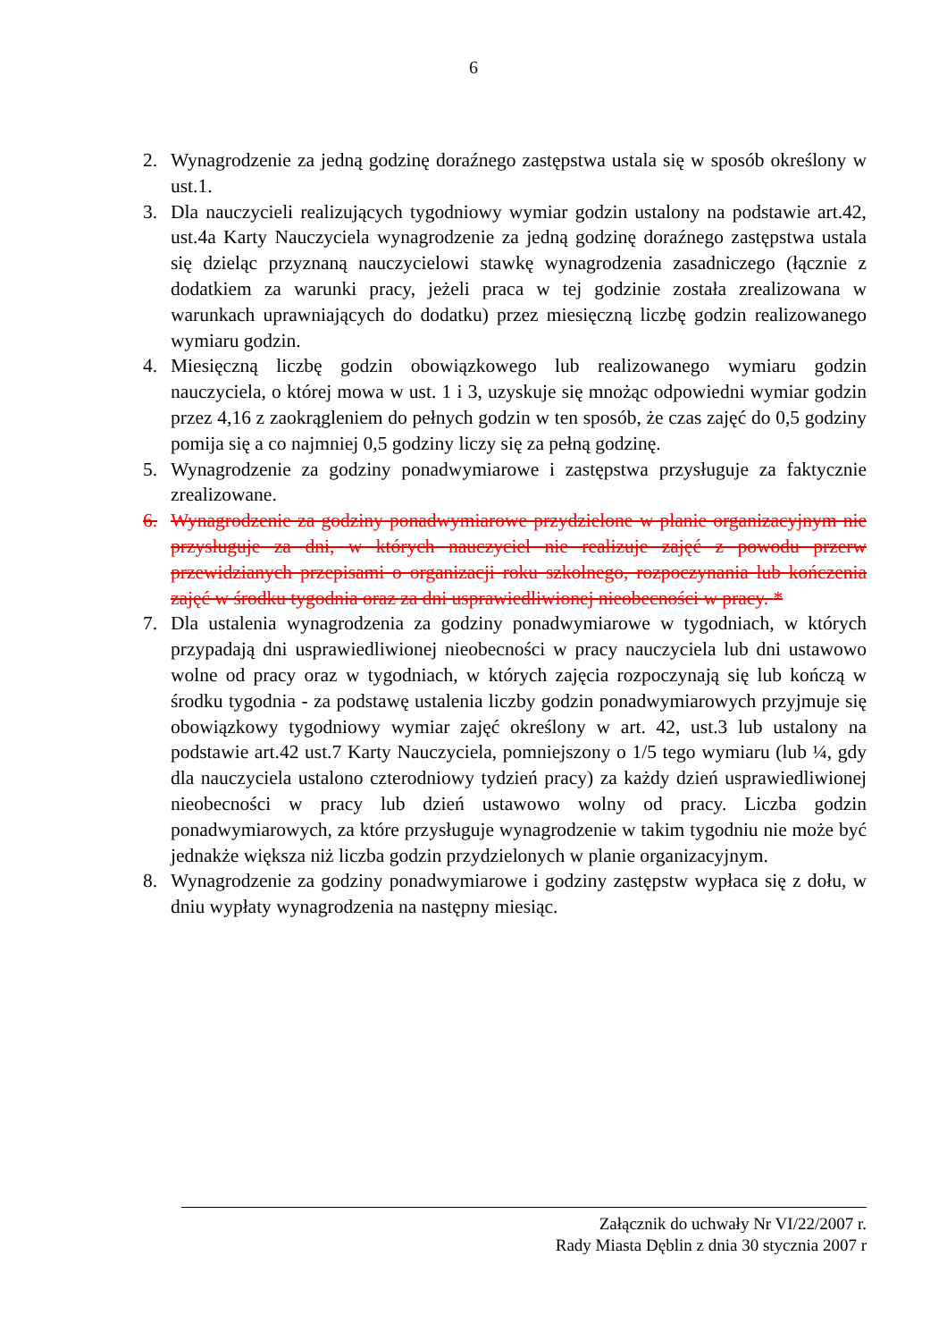6
2. Wynagrodzenie za jedną godzinę doraźnego zastępstwa ustala się w sposób określony w ust.1.
3. Dla nauczycieli realizujących tygodniowy wymiar godzin ustalony na podstawie art.42, ust.4a Karty Nauczyciela wynagrodzenie za jedną godzinę doraźnego zastępstwa ustala się dzieląc przyznaną nauczycielowi stawkę wynagrodzenia zasadniczego (łącznie z dodatkiem za warunki pracy, jeżeli praca w tej godzinie została zrealizowana w warunkach uprawniających do dodatku) przez miesięczną liczbę godzin realizowanego wymiaru godzin.
4. Miesięczną liczbę godzin obowiązkowego lub realizowanego wymiaru godzin nauczyciela, o której mowa w ust. 1 i 3, uzyskuje się mnożąc odpowiedni wymiar godzin przez 4,16 z zaokrągleniem do pełnych godzin w ten sposób, że czas zajęć do 0,5 godziny pomija się a co najmniej 0,5 godziny liczy się za pełną godzinę.
5. Wynagrodzenie za godziny ponadwymiarowe i zastępstwa przysługuje za faktycznie zrealizowane.
6. Wynagrodzenie za godziny ponadwymiarowe przydzielone w planie organizacyjnym nie przysługuje za dni, w których nauczyciel nie realizuje zajęć z powodu przerw przewidzianych przepisami o organizacji roku szkolnego, rozpoczynania lub kończenia zajęć w środku tygodnia oraz za dni usprawiedliwionej nieobecności w pracy. *
7. Dla ustalenia wynagrodzenia za godziny ponadwymiarowe w tygodniach, w których przypadają dni usprawiedliwionej nieobecności w pracy nauczyciela lub dni ustawowo wolne od pracy oraz w tygodniach, w których zajęcia rozpoczynają się lub kończą w środku tygodnia - za podstawę ustalenia liczby godzin ponadwymiarowych przyjmuje się obowiązkowy tygodniowy wymiar zajęć określony w art. 42, ust.3 lub ustalony na podstawie art.42 ust.7 Karty Nauczyciela, pomniejszony o 1/5 tego wymiaru (lub ¼, gdy dla nauczyciela ustalono czterodniowy tydzień pracy) za każdy dzień usprawiedliwionej nieobecności w pracy lub dzień ustawowo wolny od pracy. Liczba godzin ponadwymiarowych, za które przysługuje wynagrodzenie w takim tygodniu nie może być jednakże większa niż liczba godzin przydzielonych w planie organizacyjnym.
8. Wynagrodzenie za godziny ponadwymiarowe i godziny zastępstw wypłaca się z dołu, w dniu wypłaty wynagrodzenia na następny miesiąc.
Załącznik do uchwały Nr VI/22/2007 r.
Rady Miasta Dęblin z dnia 30 stycznia 2007 r